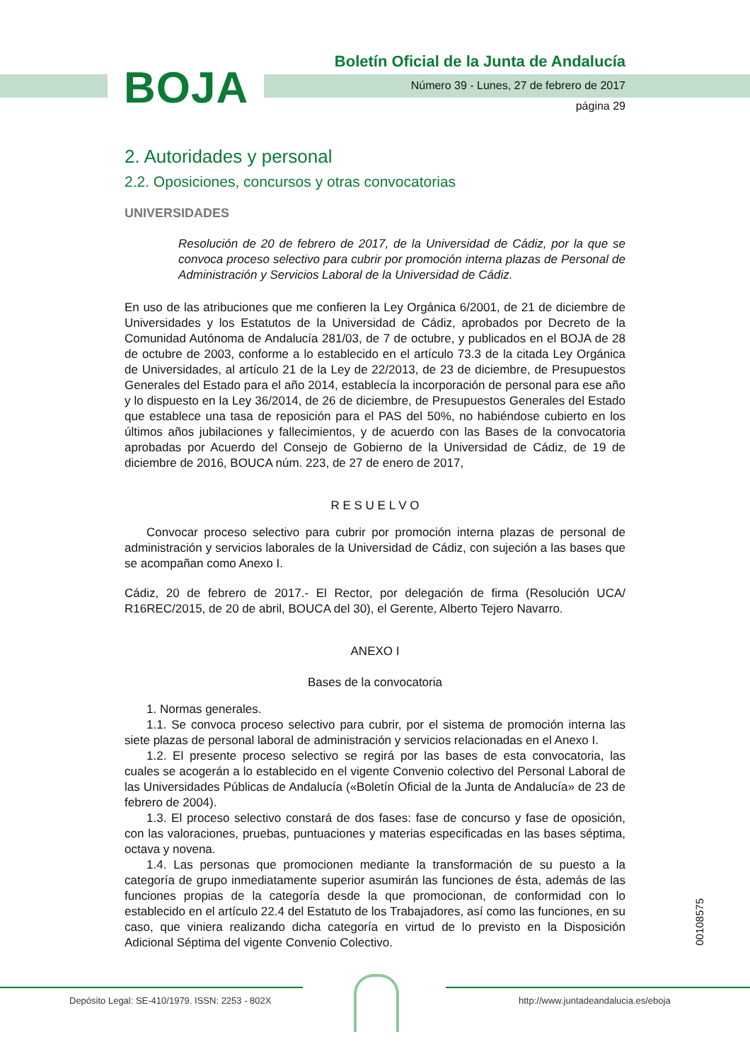BOJA
Boletín Oficial de la Junta de Andalucía
Número 39 - Lunes, 27 de febrero de 2017
página 29
2. Autoridades y personal
2.2. Oposiciones, concursos y otras convocatorias
UNIVERSIDADES
Resolución de 20 de febrero de 2017, de la Universidad de Cádiz, por la que se convoca proceso selectivo para cubrir por promoción interna plazas de Personal de Administración y Servicios Laboral de la Universidad de Cádiz.
En uso de las atribuciones que me confieren la Ley Orgánica 6/2001, de 21 de diciembre de Universidades y los Estatutos de la Universidad de Cádiz, aprobados por Decreto de la Comunidad Autónoma de Andalucía 281/03, de 7 de octubre, y publicados en el BOJA de 28 de octubre de 2003, conforme a lo establecido en el artículo 73.3 de la citada Ley Orgánica de Universidades, al artículo 21 de la Ley de 22/2013, de 23 de diciembre, de Presupuestos Generales del Estado para el año 2014, establecía la incorporación de personal para ese año y lo dispuesto en la Ley 36/2014, de 26 de diciembre, de Presupuestos Generales del Estado que establece una tasa de reposición para el PAS del 50%, no habiéndose cubierto en los últimos años jubilaciones y fallecimientos, y de acuerdo con las Bases de la convocatoria aprobadas por Acuerdo del Consejo de Gobierno de la Universidad de Cádiz, de 19 de diciembre de 2016, BOUCA núm. 223, de 27 de enero de 2017,
R E S U E L V O
Convocar proceso selectivo para cubrir por promoción interna plazas de personal de administración y servicios laborales de la Universidad de Cádiz, con sujeción a las bases que se acompañan como Anexo I.
Cádiz, 20 de febrero de 2017.- El Rector, por delegación de firma (Resolución UCA/ R16REC/2015, de 20 de abril, BOUCA del 30), el Gerente, Alberto Tejero Navarro.
ANEXO I
Bases de la convocatoria
1. Normas generales.
1.1. Se convoca proceso selectivo para cubrir, por el sistema de promoción interna las siete plazas de personal laboral de administración y servicios relacionadas en el Anexo I.
1.2. El presente proceso selectivo se regirá por las bases de esta convocatoria, las cuales se acogerán a lo establecido en el vigente Convenio colectivo del Personal Laboral de las Universidades Públicas de Andalucía («Boletín Oficial de la Junta de Andalucía» de 23 de febrero de 2004).
1.3. El proceso selectivo constará de dos fases: fase de concurso y fase de oposición, con las valoraciones, pruebas, puntuaciones y materias especificadas en las bases séptima, octava y novena.
1.4. Las personas que promocionen mediante la transformación de su puesto a la categoría de grupo inmediatamente superior asumirán las funciones de ésta, además de las funciones propias de la categoría desde la que promocionan, de conformidad con lo establecido en el artículo 22.4 del Estatuto de los Trabajadores, así como las funciones, en su caso, que viniera realizando dicha categoría en virtud de lo previsto en la Disposición Adicional Séptima del vigente Convenio Colectivo.
00108575
Depósito Legal: SE-410/1979. ISSN: 2253 - 802X
http://www.juntadeandalucia.es/eboja